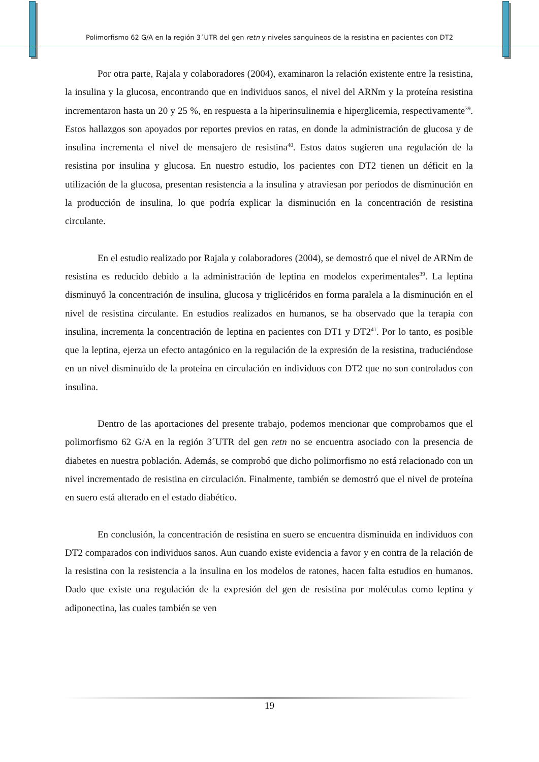Polimorfismo 62 G/A en la región 3´UTR del gen retn y niveles sanguíneos de la resistina en pacientes con DT2
Por otra parte, Rajala y colaboradores (2004), examinaron la relación existente entre la resistina, la insulina y la glucosa, encontrando que en individuos sanos, el nivel del ARNm y la proteína resistina incrementaron hasta un 20 y 25 %, en respuesta a la hiperinsulinemia e hiperglicemia, respectivamente<sup>39</sup>. Estos hallazgos son apoyados por reportes previos en ratas, en donde la administración de glucosa y de insulina incrementa el nivel de mensajero de resistina<sup>40</sup>. Estos datos sugieren una regulación de la resistina por insulina y glucosa. En nuestro estudio, los pacientes con DT2 tienen un déficit en la utilización de la glucosa, presentan resistencia a la insulina y atraviesan por periodos de disminución en la producción de insulina, lo que podría explicar la disminución en la concentración de resistina circulante.
En el estudio realizado por Rajala y colaboradores (2004), se demostró que el nivel de ARNm de resistina es reducido debido a la administración de leptina en modelos experimentales<sup>39</sup>. La leptina disminuyó la concentración de insulina, glucosa y triglicéridos en forma paralela a la disminución en el nivel de resistina circulante. En estudios realizados en humanos, se ha observado que la terapia con insulina, incrementa la concentración de leptina en pacientes con DT1 y DT2<sup>41</sup>. Por lo tanto, es posible que la leptina, ejerza un efecto antagónico en la regulación de la expresión de la resistina, traduciéndose en un nivel disminuido de la proteína en circulación en individuos con DT2 que no son controlados con insulina.
Dentro de las aportaciones del presente trabajo, podemos mencionar que comprobamos que el polimorfismo 62 G/A en la región 3´UTR del gen retn no se encuentra asociado con la presencia de diabetes en nuestra población. Además, se comprobó que dicho polimorfismo no está relacionado con un nivel incrementado de resistina en circulación. Finalmente, también se demostró que el nivel de proteína en suero está alterado en el estado diabético.
En conclusión, la concentración de resistina en suero se encuentra disminuida en individuos con DT2 comparados con individuos sanos. Aun cuando existe evidencia a favor y en contra de la relación de la resistina con la resistencia a la insulina en los modelos de ratones, hacen falta estudios en humanos. Dado que existe una regulación de la expresión del gen de resistina por moléculas como leptina y adiponectina, las cuales también se ven
19